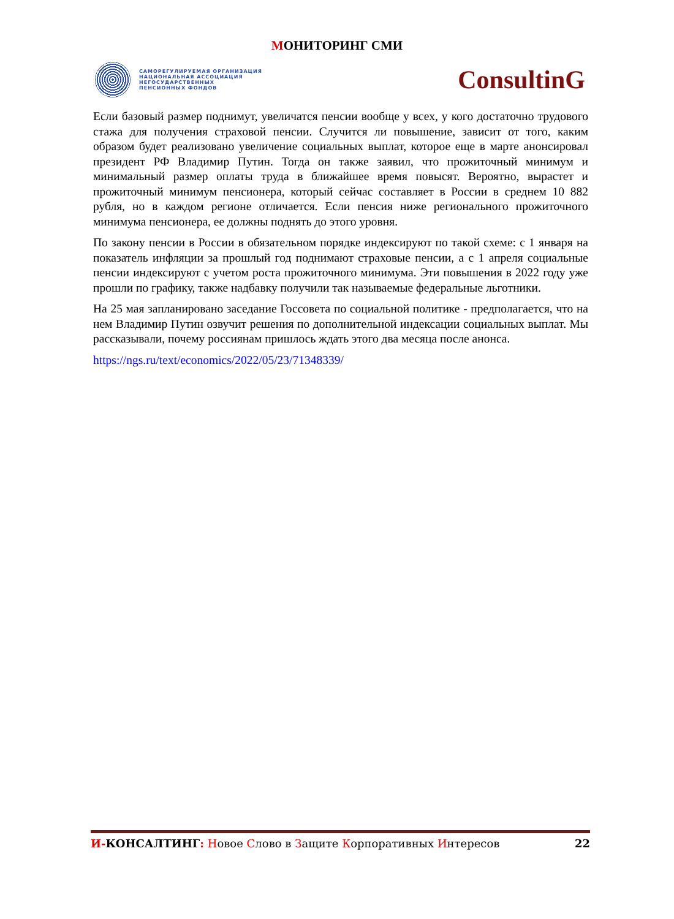МОНИТОРИНГ СМИ
САМОРЕГУЛИРУЕМАЯ ОРГАНИЗАЦИЯ
НАЦИОНАЛЬНАЯ АССОЦИАЦИЯ
НЕГОСУДАРСТВЕННЫХ
ПЕНСИОННЫХ ФОНДОВ
ConsultinG
Если базовый размер поднимут, увеличатся пенсии вообще у всех, у кого достаточно трудового стажа для получения страховой пенсии. Случится ли повышение, зависит от того, каким образом будет реализовано увеличение социальных выплат, которое еще в марте анонсировал президент РФ Владимир Путин. Тогда он также заявил, что прожиточный минимум и минимальный размер оплаты труда в ближайшее время повысят. Вероятно, вырастет и прожиточный минимум пенсионера, который сейчас составляет в России в среднем 10 882 рубля, но в каждом регионе отличается. Если пенсия ниже регионального прожиточного минимума пенсионера, ее должны поднять до этого уровня.
По закону пенсии в России в обязательном порядке индексируют по такой схеме: с 1 января на показатель инфляции за прошлый год поднимают страховые пенсии, а с 1 апреля социальные пенсии индексируют с учетом роста прожиточного минимума. Эти повышения в 2022 году уже прошли по графику, также надбавку получили так называемые федеральные льготники.
На 25 мая запланировано заседание Госсовета по социальной политике - предполагается, что на нем Владимир Путин озвучит решения по дополнительной индексации социальных выплат. Мы рассказывали, почему россиянам пришлось ждать этого два месяца после анонса.
https://ngs.ru/text/economics/2022/05/23/71348339/
И-КОНСАЛТИНГ: Новое Слово в Защите Корпоративных Интересов
22